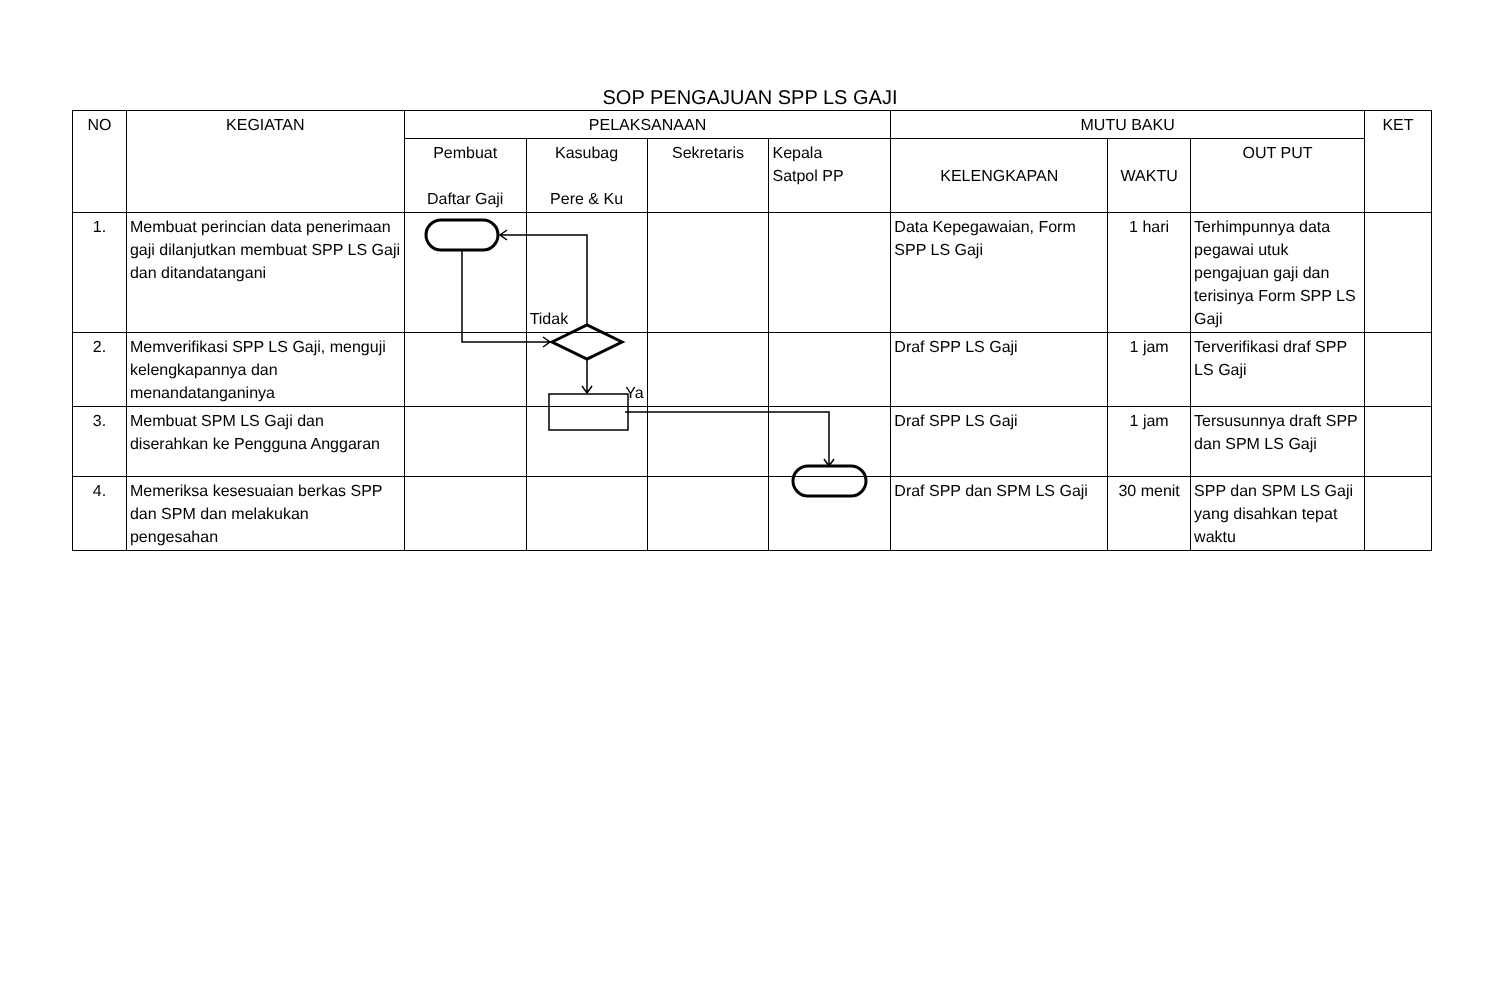SOP PENGAJUAN SPP LS GAJI
| NO | KEGIATAN | PELAKSANAAN | | | | MUTU BAKU | | | KET |
| --- | --- | --- | --- | --- | --- | --- | --- | --- | --- |
| | | Pembuat Daftar Gaji | Kasubag Pere & Ku | Sekretaris | Kepala Satpol PP | KELENGKAPAN | WAKTU | OUT PUT | |
| 1. | Membuat perincian data penerimaan gaji dilanjutkan membuat SPP LS Gaji dan ditandatangani | | Tidak | | | Data Kepegawaian, Form SPP LS Gaji | 1 hari | Terhimpunnya data pegawai utuk pengajuan gaji dan terisinya Form SPP LS Gaji | |
| 2. | Memverifikasi SPP LS Gaji, menguji kelengkapannya dan menandatanganinya | | Ya | | | Draf SPP LS Gaji | 1 jam | Terverifikasi draf SPP LS Gaji | |
| 3. | Membuat SPM LS Gaji dan diserahkan ke Pengguna Anggaran | | | | | Draf SPP LS Gaji | 1 jam | Tersusunnya draft SPP dan SPM LS Gaji | |
| 4. | Memeriksa kesesuaian berkas SPP dan SPM dan melakukan pengesahan | | | | | Draf SPP dan SPM LS Gaji | 30 menit | SPP dan SPM LS Gaji yang disahkan tepat waktu | |